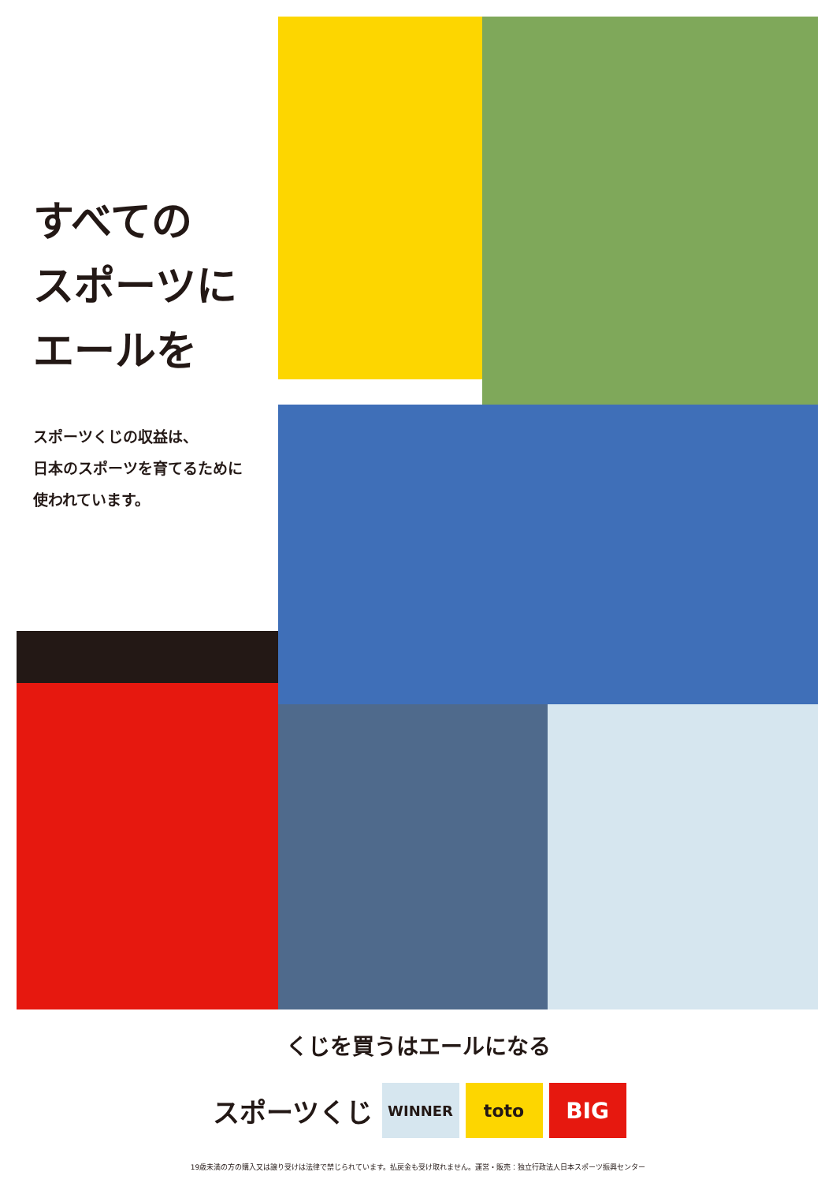すべての
スポーツに
エールを
スポーツくじの収益は、
日本のスポーツを育てるために
使われています。
くじを買うはエールになる
スポーツくじ
WINNER
toto
BIG
19歳未満の方の購入又は譲り受けは法律で禁じられています。払戻金も受け取れません。運営・販売：独立行政法人日本スポーツ振興センター